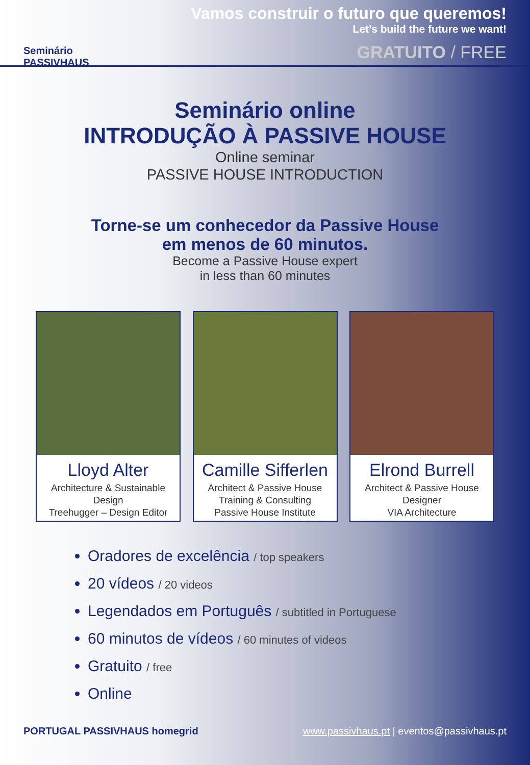Seminário
PASSIVHAUS
Vamos construir o futuro que queremos!
Let’s build the future we want!
GRATUITO / FREE
Seminário online
INTRODUÇÃO À PASSIVE HOUSE
Online seminar
PASSIVE HOUSE INTRODUCTION
Torne-se um conhecedor da Passive House
em menos de 60 minutos.
Become a Passive House expert
in less than 60 minutes
Lloyd Alter
Architecture & Sustainable Design
Treehugger – Design Editor
Camille Sifferlen
Architect & Passive House
Training & Consulting
Passive House Institute
Elrond Burrell
Architect & Passive House
Designer
VIA Architecture
Oradores de excelência / top speakers
20 vídeos / 20 videos
Legendados em Português / subtitled in Portuguese
60 minutos de vídeos / 60 minutes of videos
Gratuito / free
Online
PORTUGAL PASSIVHAUS homegrid www.passivhaus.pt | eventos@passivhaus.pt